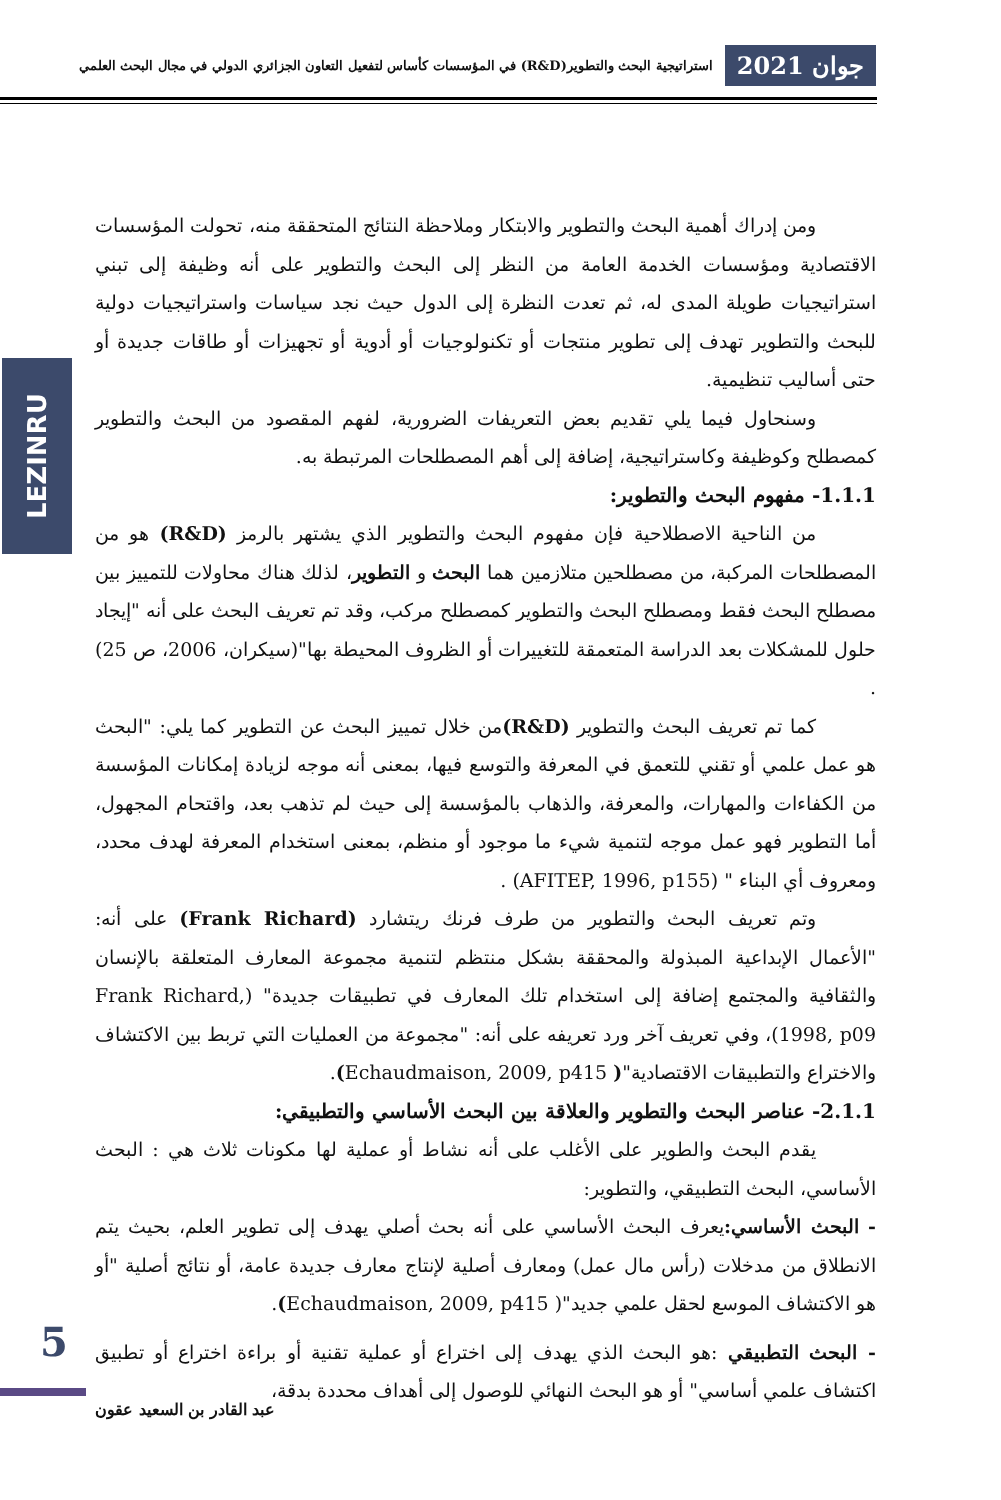جوان 2021 استراتيجية البحث والتطوير(R&D) في المؤسسات كأساس لتفعيل التعاون الجزائري الدولي في مجال البحث العلمي
LEZINRU
ومن إدراك أهمية البحث والتطوير والابتكار وملاحظة النتائج المتحققة منه، تحولت المؤسسات الاقتصادية ومؤسسات الخدمة العامة من النظر إلى البحث والتطوير على أنه وظيفة إلى تبني استراتيجيات طويلة المدى له، ثم تعدت النظرة إلى الدول حيث نجد سياسات واستراتيجيات دولية للبحث والتطوير تهدف إلى تطوير منتجات أو تكنولوجيات أو أدوية أو تجهيزات أو طاقات جديدة أو حتى أساليب تنظيمية.
وسنحاول فيما يلي تقديم بعض التعريفات الضرورية، لفهم المقصود من البحث والتطوير كمصطلح وكوظيفة وكاستراتيجية، إضافة إلى أهم المصطلحات المرتبطة به.
1.1.1- مفهوم البحث والتطوير:
من الناحية الاصطلاحية فإن مفهوم البحث والتطوير الذي يشتهر بالرمز (R&D) هو من المصطلحات المركبة، من مصطلحين متلازمين هما البحث و التطوير، لذلك هناك محاولات للتمييز بين مصطلح البحث فقط ومصطلح البحث والتطوير كمصطلح مركب، وقد تم تعريف البحث على أنه "إيجاد حلول للمشكلات بعد الدراسة المتعمقة للتغييرات أو الظروف المحيطة بها"(سيكران، 2006، ص 25) .
كما تم تعريف البحث والتطوير (R&D) من خلال تمييز البحث عن التطوير كما يلي: "البحث هو عمل علمي أو تقني للتعمق في المعرفة والتوسع فيها، بمعنى أنه موجه لزيادة إمكانات المؤسسة من الكفاءات والمهارات، والمعرفة، والذهاب بالمؤسسة إلى حيث لم تذهب بعد، واقتحام المجهول، أما التطوير فهو عمل موجه لتنمية شيء ما موجود أو منظم، بمعنى استخدام المعرفة لهدف محدد، ومعروف أي البناء " (AFITEP, 1996, p155) .
وتم تعريف البحث والتطوير من طرف فرنك ريتشارد (Frank Richard) على أنه: "الأعمال الإبداعية المبذولة والمحققة بشكل منتظم لتنمية مجموعة المعارف المتعلقة بالإنسان والثقافية والمجتمع إضافة إلى استخدام تلك المعارف في تطبيقات جديدة" (Frank Richard, 1998, p09)، وفي تعريف آخر ورد تعريفه على أنه: "مجموعة من العمليات التي تربط بين الاكتشاف والاختراع والتطبيقات الاقتصادية"( Echaudmaison, 2009, p415).
2.1.1- عناصر البحث والتطوير والعلاقة بين البحث الأساسي والتطبيقي:
يقدم البحث والطوير على الأغلب على أنه نشاط أو عملية لها مكونات ثلاث هي : البحث الأساسي، البحث التطبيقي، والتطوير:
- البحث الأساسي: يعرف البحث الأساسي على أنه بحث أصلي يهدف إلى تطوير العلم، بحيث يتم الانطلاق من مدخلات (رأس مال عمل) ومعارف أصلية لإنتاج معارف جديدة عامة، أو نتائج أصلية "أو هو الاكتشاف الموسع لحقل علمي جديد"( Echaudmaison, 2009, p415).
- البحث التطبيقي :هو البحث الذي يهدف إلى اختراع أو عملية تقنية أو براءة اختراع أو تطبيق اكتشاف علمي أساسي" أو هو البحث النهائي للوصول إلى أهداف محددة بدقة،
5
عبد القادر بن السعيد عقون